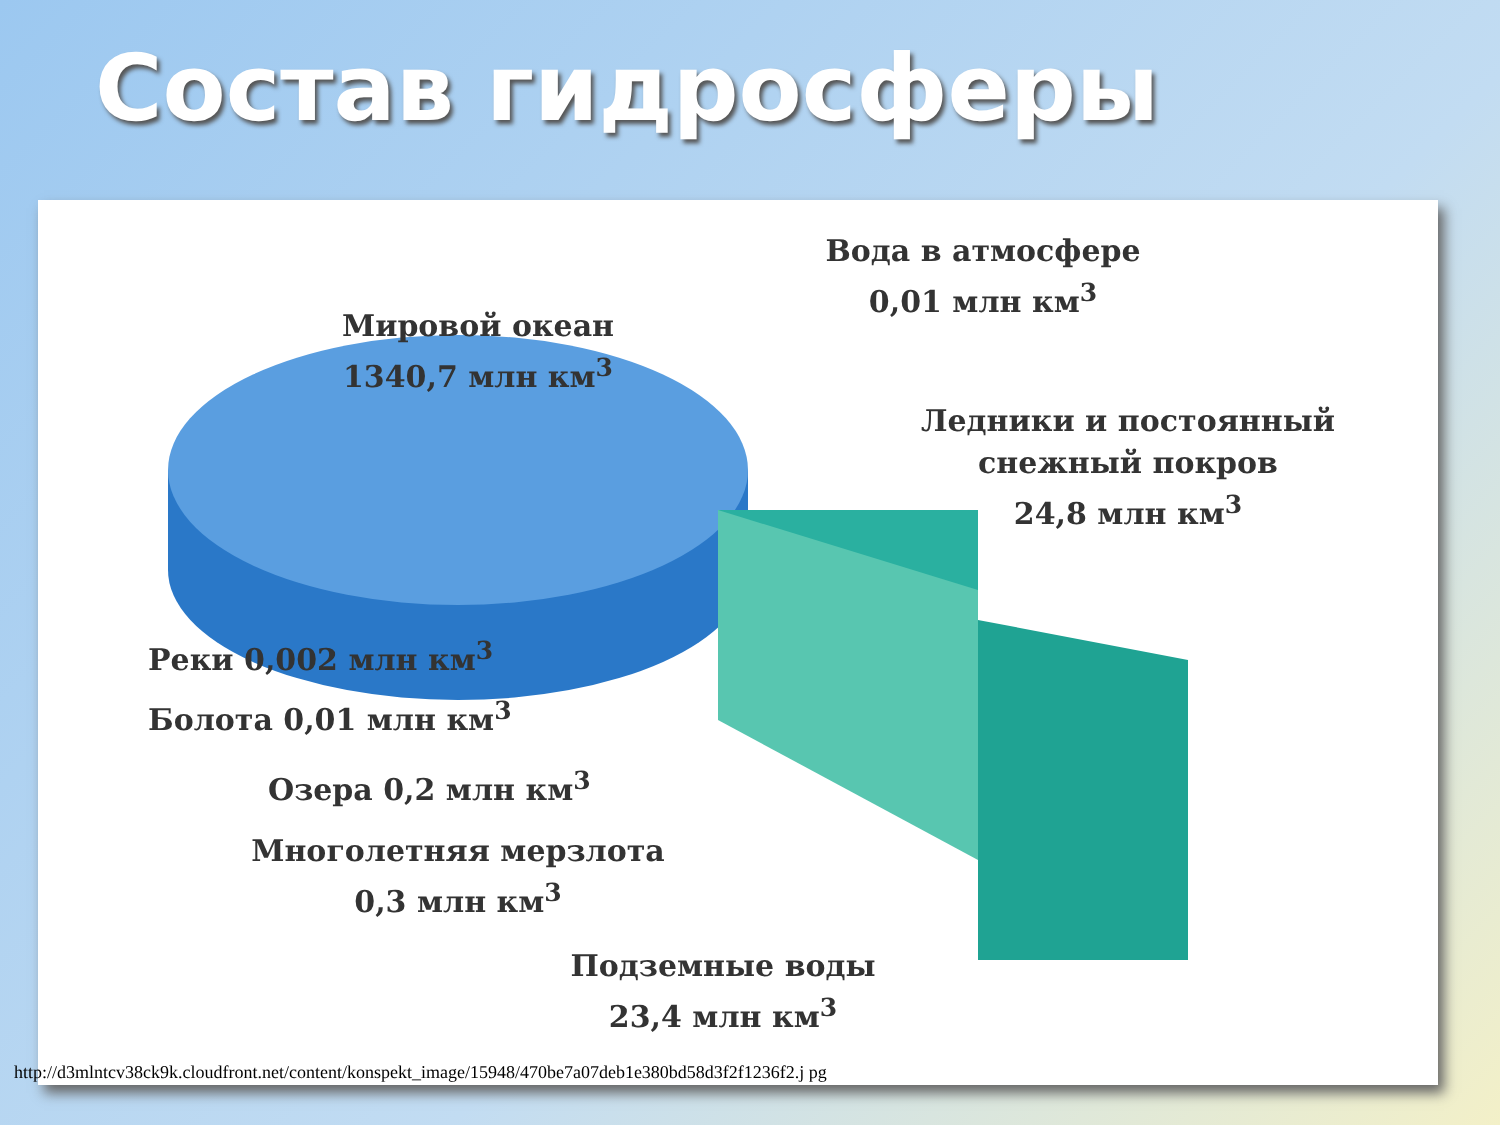Состав гидросферы
Мировой океан
1340,7 млн км<sup>3</sup>
Вода в атмосфере
0,01 млн км<sup>3</sup>
Ледники и постоянный
снежный покров
24,8 млн км<sup>3</sup>
Реки 0,002 млн км<sup>3</sup>
Болота 0,01 млн км<sup>3</sup>
Озера 0,2 млн км<sup>3</sup>
Многолетняя мерзлота
0,3 млн км<sup>3</sup>
Подземные воды
23,4 млн км<sup>3</sup>
http://d3mlntcv38ck9k.cloudfront.net/content/konspekt_image/15948/470be7a07deb1e380bd58d3f2f1236f2.j pg